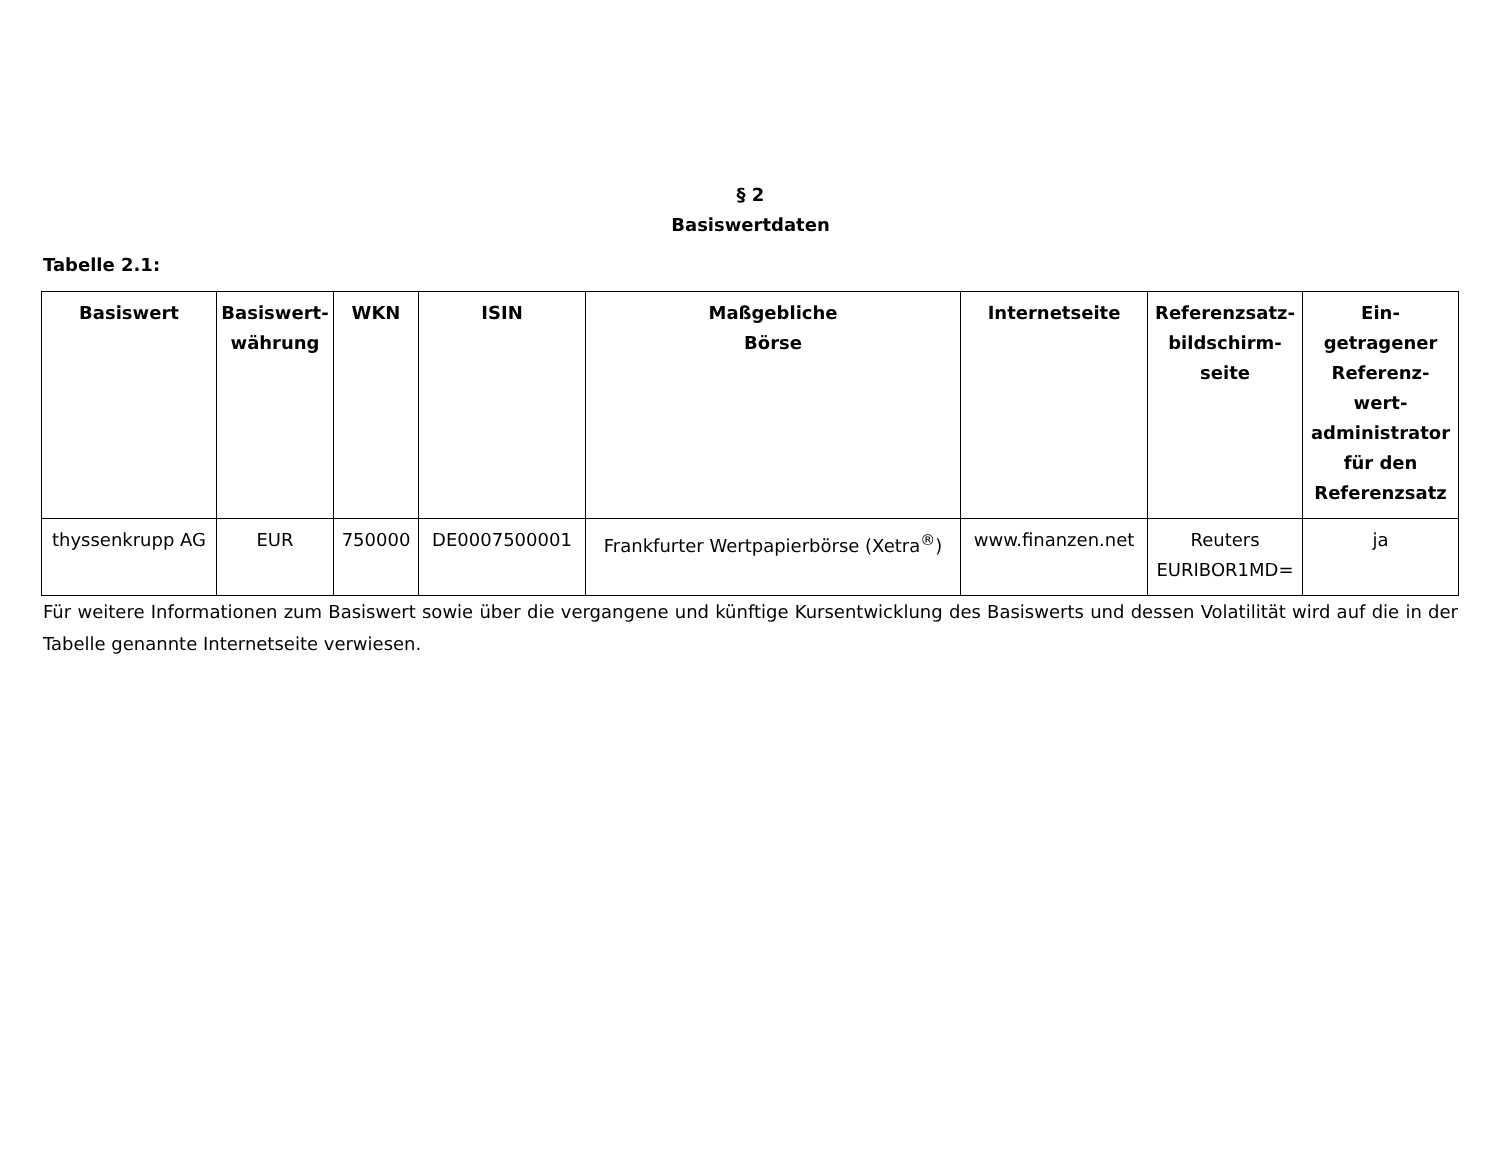§ 2
Basiswertdaten
Tabelle 2.1:
| Basiswert | Basiswert- währung | WKN | ISIN | Maßgebliche Börse | Internetseite | Referenzsatz- bildschirm- seite | Ein- getragener Referenz- wert- administrator für den Referenzsatz |
| --- | --- | --- | --- | --- | --- | --- | --- |
| thyssenkrupp AG | EUR | 750000 | DE0007500001 | Frankfurter Wertpapierbörse (Xetra<sup>®</sup>) | www.finanzen.net | Reuters EURIBOR1MD= | ja |
Für weitere Informationen zum Basiswert sowie über die vergangene und künftige Kursentwicklung des Basiswerts und dessen Volatilität wird auf die in der Tabelle genannte Internetseite verwiesen.